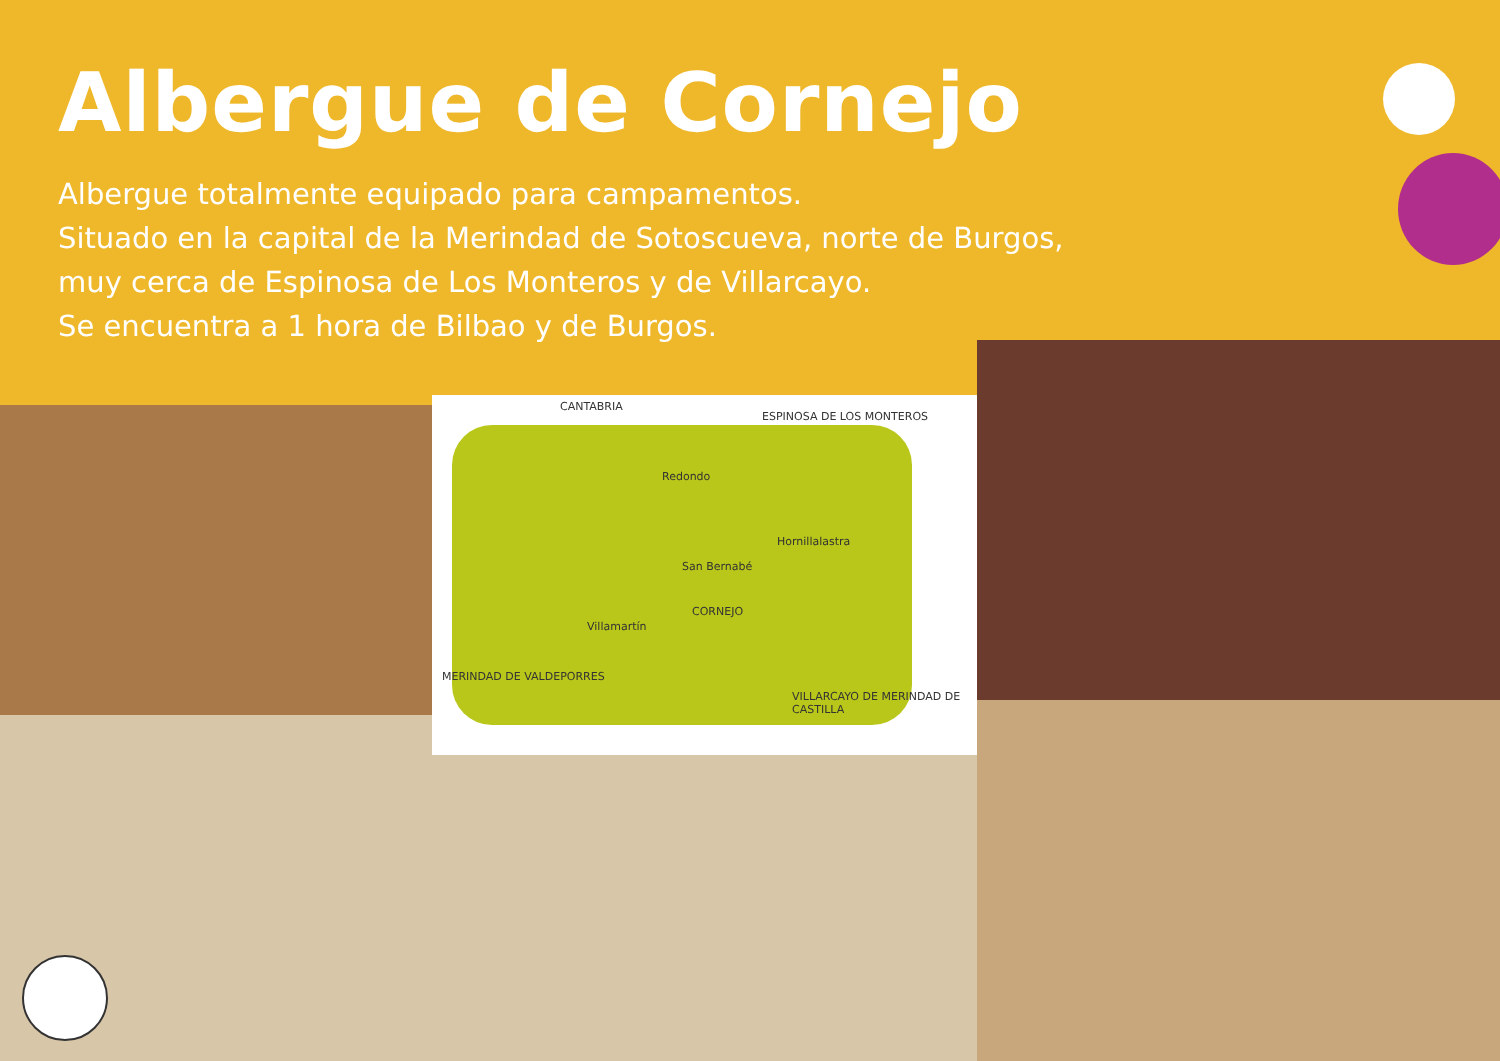Albergue de Cornejo
Albergue totalmente equipado para campamentos.
Situado en la capital de la Merindad de Sotoscueva, norte de Burgos, muy cerca de Espinosa de Los Monteros y de Villarcayo.
Se encuentra a 1 hora de Bilbao y de Burgos.
CANTABRIA
ESPINOSA DE LOS MONTEROS
CORNEJO
MERINDAD DE VALDEPORRES
VILLARCAYO DE MERINDAD DE CASTILLA
Redondo
San Bernabé
Villamartín
Hornillalastra